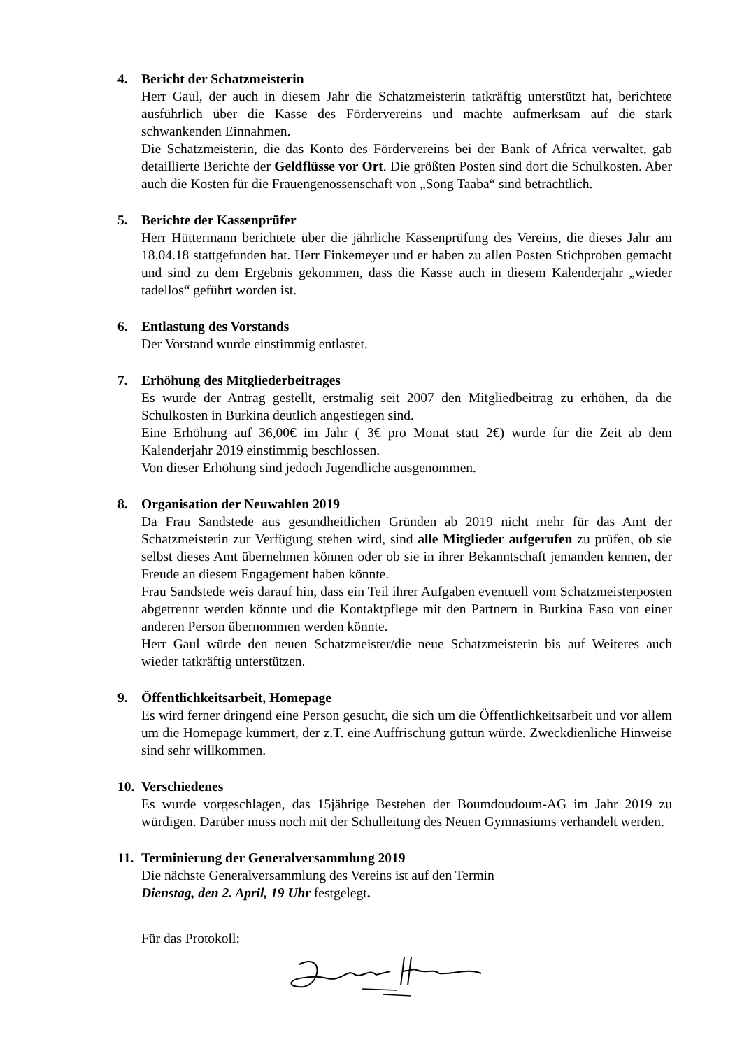4. Bericht der Schatzmeisterin
Herr Gaul, der auch in diesem Jahr die Schatzmeisterin tatkräftig unterstützt hat, berichtete ausführlich über die Kasse des Fördervereins und machte aufmerksam auf die stark schwankenden Einnahmen.
Die Schatzmeisterin, die das Konto des Fördervereins bei der Bank of Africa verwaltet, gab detaillierte Berichte der Geldflüsse vor Ort. Die größten Posten sind dort die Schulkosten. Aber auch die Kosten für die Frauengenossenschaft von „Song Taaba“ sind beträchtlich.
5. Berichte der Kassenprüfer
Herr Hüttermann berichtete über die jährliche Kassenprüfung des Vereins, die dieses Jahr am 18.04.18 stattgefunden hat. Herr Finkemeyer und er haben zu allen Posten Stichproben gemacht und sind zu dem Ergebnis gekommen, dass die Kasse auch in diesem Kalenderjahr „wieder tadellos“ geführt worden ist.
6. Entlastung des Vorstands
Der Vorstand wurde einstimmig entlastet.
7. Erhöhung des Mitgliederbeitrages
Es wurde der Antrag gestellt, erstmalig seit 2007 den Mitgliedbeitrag zu erhöhen, da die Schulkosten in Burkina deutlich angestiegen sind.
Eine Erhöhung auf 36,00€ im Jahr (=3€ pro Monat statt 2€) wurde für die Zeit ab dem Kalenderjahr 2019 einstimmig beschlossen.
Von dieser Erhöhung sind jedoch Jugendliche ausgenommen.
8. Organisation der Neuwahlen 2019
Da Frau Sandstede aus gesundheitlichen Gründen ab 2019 nicht mehr für das Amt der Schatzmeisterin zur Verfügung stehen wird, sind alle Mitglieder aufgerufen zu prüfen, ob sie selbst dieses Amt übernehmen können oder ob sie in ihrer Bekanntschaft jemanden kennen, der Freude an diesem Engagement haben könnte.
Frau Sandstede weis darauf hin, dass ein Teil ihrer Aufgaben eventuell vom Schatzmeisterposten abgetrennt werden könnte und die Kontaktpflege mit den Partnern in Burkina Faso von einer anderen Person übernommen werden könnte.
Herr Gaul würde den neuen Schatzmeister/die neue Schatzmeisterin bis auf Weiteres auch wieder tatkräftig unterstützen.
9. Öffentlichkeitsarbeit, Homepage
Es wird ferner dringend eine Person gesucht, die sich um die Öffentlichkeitsarbeit und vor allem um die Homepage kümmert, der z.T. eine Auffrischung guttun würde. Zweckdienliche Hinweise sind sehr willkommen.
10. Verschiedenes
Es wurde vorgeschlagen, das 15jährige Bestehen der Boumdoudoum-AG im Jahr 2019 zu würdigen. Darüber muss noch mit der Schulleitung des Neuen Gymnasiums verhandelt werden.
11. Terminierung der Generalversammlung 2019
Die nächste Generalversammlung des Vereins ist auf den Termin
Dienstag, den 2. April, 19 Uhr festgelegt.
Für das Protokoll: